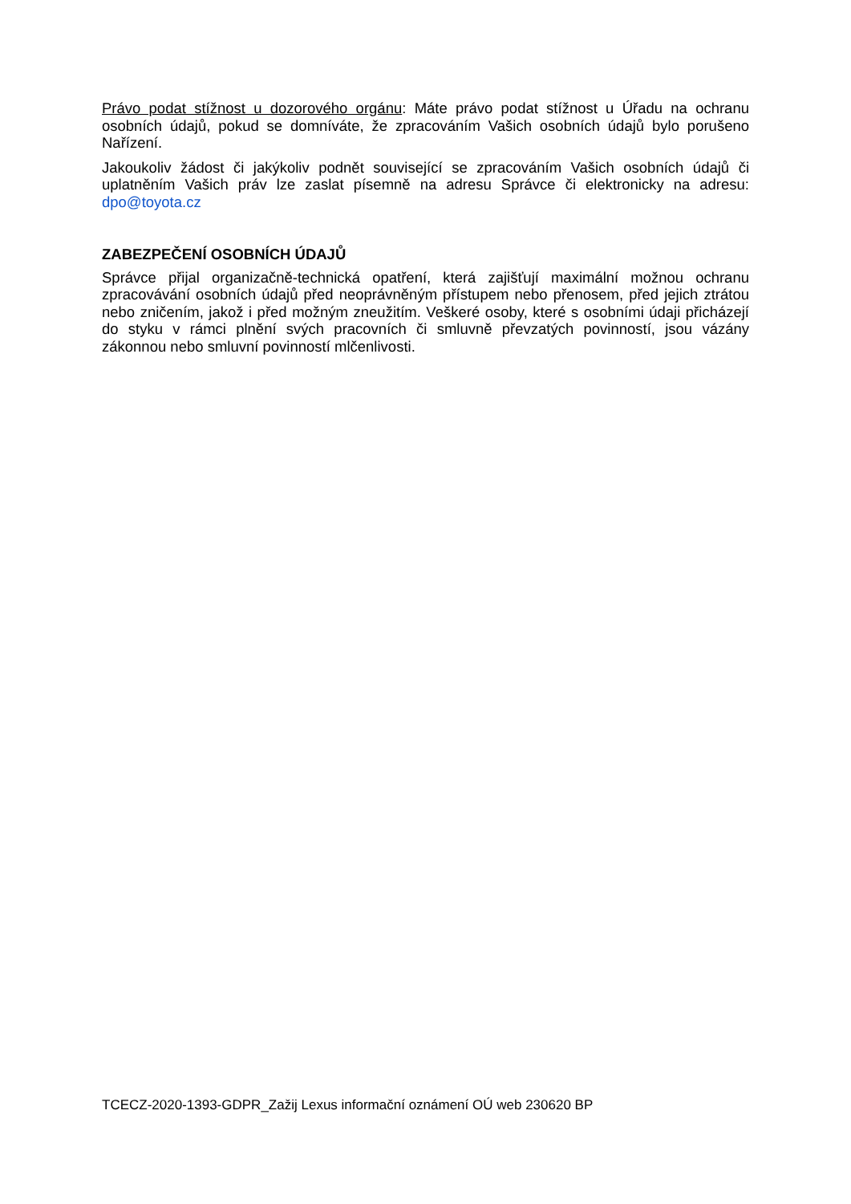Právo podat stížnost u dozorového orgánu: Máte právo podat stížnost u Úřadu na ochranu osobních údajů, pokud se domníváte, že zpracováním Vašich osobních údajů bylo porušeno Nařízení.
Jakoukoliv žádost či jakýkoliv podnět související se zpracováním Vašich osobních údajů či uplatněním Vašich práv lze zaslat písemně na adresu Správce či elektronicky na adresu: dpo@toyota.cz
ZABEZPEČENÍ OSOBNÍCH ÚDAJŮ
Správce přijal organizačně-technická opatření, která zajišťují maximální možnou ochranu zpracovávání osobních údajů před neoprávněným přístupem nebo přenosem, před jejich ztrátou nebo zničením, jakož i před možným zneužitím. Veškeré osoby, které s osobními údaji přicházejí do styku v rámci plnění svých pracovních či smluvně převzatých povinností, jsou vázány zákonnou nebo smluvní povinností mlčenlivosti.
TCECZ-2020-1393-GDPR_Zažij Lexus informační oznámení OÚ web 230620 BP